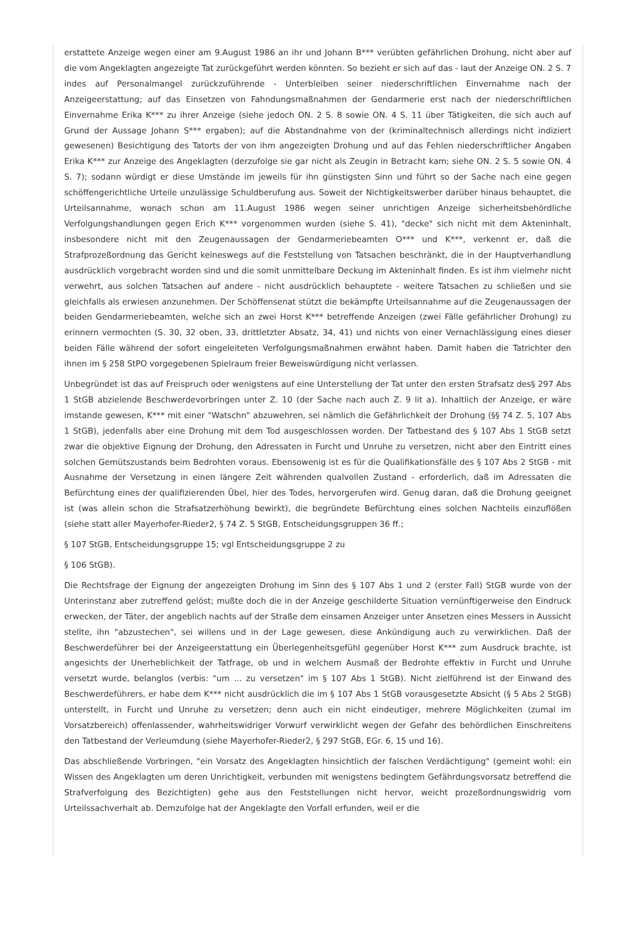erstattete Anzeige wegen einer am 9.August 1986 an ihr und Johann B*** verübten gefährlichen Drohung, nicht aber auf die vom Angeklagten angezeigte Tat zurückgeführt werden könnten. So bezieht er sich auf das - laut der Anzeige ON. 2 S. 7 indes auf Personalmangel zurückzuführende - Unterbleiben seiner niederschriftlichen Einvernahme nach der Anzeigeerstattung; auf das Einsetzen von Fahndungsmaßnahmen der Gendarmerie erst nach der niederschriftlichen Einvernahme Erika K*** zu ihrer Anzeige (siehe jedoch ON. 2 S. 8 sowie ON. 4 S. 11 über Tätigkeiten, die sich auch auf Grund der Aussage Johann S*** ergaben); auf die Abstandnahme von der (kriminaltechnisch allerdings nicht indiziert gewesenen) Besichtigung des Tatorts der von ihm angezeigten Drohung und auf das Fehlen niederschriftlicher Angaben Erika K*** zur Anzeige des Angeklagten (derzufolge sie gar nicht als Zeugin in Betracht kam; siehe ON. 2 S. 5 sowie ON. 4 S. 7); sodann würdigt er diese Umstände im jeweils für ihn günstigsten Sinn und führt so der Sache nach eine gegen schöffengerichtliche Urteile unzulässige Schuldberufung aus. Soweit der Nichtigkeitswerber darüber hinaus behauptet, die Urteilsannahme, wonach schon am 11.August 1986 wegen seiner unrichtigen Anzeige sicherheitsbehördliche Verfolgungshandlungen gegen Erich K*** vorgenommen wurden (siehe S. 41), "decke" sich nicht mit dem Akteninhalt, insbesondere nicht mit den Zeugenaussagen der Gendarmeriebeamten O*** und K***, verkennt er, daß die Strafprozeßordnung das Gericht keineswegs auf die Feststellung von Tatsachen beschränkt, die in der Hauptverhandlung ausdrücklich vorgebracht worden sind und die somit unmittelbare Deckung im Akteninhalt finden. Es ist ihm vielmehr nicht verwehrt, aus solchen Tatsachen auf andere - nicht ausdrücklich behauptete - weitere Tatsachen zu schließen und sie gleichfalls als erwiesen anzunehmen. Der Schöffensenat stützt die bekämpfte Urteilsannahme auf die Zeugenaussagen der beiden Gendarmeriebeamten, welche sich an zwei Horst K*** betreffende Anzeigen (zwei Fälle gefährlicher Drohung) zu erinnern vermochten (S. 30, 32 oben, 33, drittletzter Absatz, 34, 41) und nichts von einer Vernachlässigung eines dieser beiden Fälle während der sofort eingeleiteten Verfolgungsmaßnahmen erwähnt haben. Damit haben die Tatrichter den ihnen im § 258 StPO vorgegebenen Spielraum freier Beweiswürdigung nicht verlassen.
Unbegründet ist das auf Freispruch oder wenigstens auf eine Unterstellung der Tat unter den ersten Strafsatz des§ 297 Abs 1 StGB abzielende Beschwerdevorbringen unter Z. 10 (der Sache nach auch Z. 9 lit a). Inhaltlich der Anzeige, er wäre imstande gewesen, K*** mit einer "Watschn" abzuwehren, sei nämlich die Gefährlichkeit der Drohung (§§ 74 Z. 5, 107 Abs 1 StGB), jedenfalls aber eine Drohung mit dem Tod ausgeschlossen worden. Der Tatbestand des § 107 Abs 1 StGB setzt zwar die objektive Eignung der Drohung, den Adressaten in Furcht und Unruhe zu versetzen, nicht aber den Eintritt eines solchen Gemütszustands beim Bedrohten voraus. Ebensowenig ist es für die Qualifikationsfälle des § 107 Abs 2 StGB - mit Ausnahme der Versetzung in einen längere Zeit währenden qualvollen Zustand - erforderlich, daß im Adressaten die Befürchtung eines der qualifizierenden Übel, hier des Todes, hervorgerufen wird. Genug daran, daß die Drohung geeignet ist (was allein schon die Strafsatzerhöhung bewirkt), die begründete Befürchtung eines solchen Nachteils einzuflößen (siehe statt aller Mayerhofer-Rieder2, § 74 Z. 5 StGB, Entscheidungsgruppen 36 ff.;
§ 107 StGB, Entscheidungsgruppe 15; vgl Entscheidungsgruppe 2 zu
§ 106 StGB).
Die Rechtsfrage der Eignung der angezeigten Drohung im Sinn des § 107 Abs 1 und 2 (erster Fall) StGB wurde von der Unterinstanz aber zutreffend gelöst; mußte doch die in der Anzeige geschilderte Situation vernünftigerweise den Eindruck erwecken, der Täter, der angeblich nachts auf der Straße dem einsamen Anzeiger unter Ansetzen eines Messers in Aussicht stellte, ihn "abzustechen", sei willens und in der Lage gewesen, diese Ankündigung auch zu verwirklichen. Daß der Beschwerdeführer bei der Anzeigeerstattung ein Überlegenheitsgefühl gegenüber Horst K*** zum Ausdruck brachte, ist angesichts der Unerheblichkeit der Tatfrage, ob und in welchem Ausmaß der Bedrohte effektiv in Furcht und Unruhe versetzt wurde, belanglos (verbis: "um ... zu versetzen" im § 107 Abs 1 StGB). Nicht zielführend ist der Einwand des Beschwerdeführers, er habe dem K*** nicht ausdrücklich die im § 107 Abs 1 StGB vorausgesetzte Absicht (§ 5 Abs 2 StGB) unterstellt, in Furcht und Unruhe zu versetzen; denn auch ein nicht eindeutiger, mehrere Möglichkeiten (zumal im Vorsatzbereich) offenlassender, wahrheitswidriger Vorwurf verwirklicht wegen der Gefahr des behördlichen Einschreitens den Tatbestand der Verleumdung (siehe Mayerhofer-Rieder2, § 297 StGB, EGr. 6, 15 und 16).
Das abschließende Vorbringen, "ein Vorsatz des Angeklagten hinsichtlich der falschen Verdächtigung" (gemeint wohl: ein Wissen des Angeklagten um deren Unrichtigkeit, verbunden mit wenigstens bedingtem Gefährdungsvorsatz betreffend die Strafverfolgung des Bezichtigten) gehe aus den Feststellungen nicht hervor, weicht prozeßordnungswidrig vom Urteilssachverhalt ab. Demzufolge hat der Angeklagte den Vorfall erfunden, weil er die